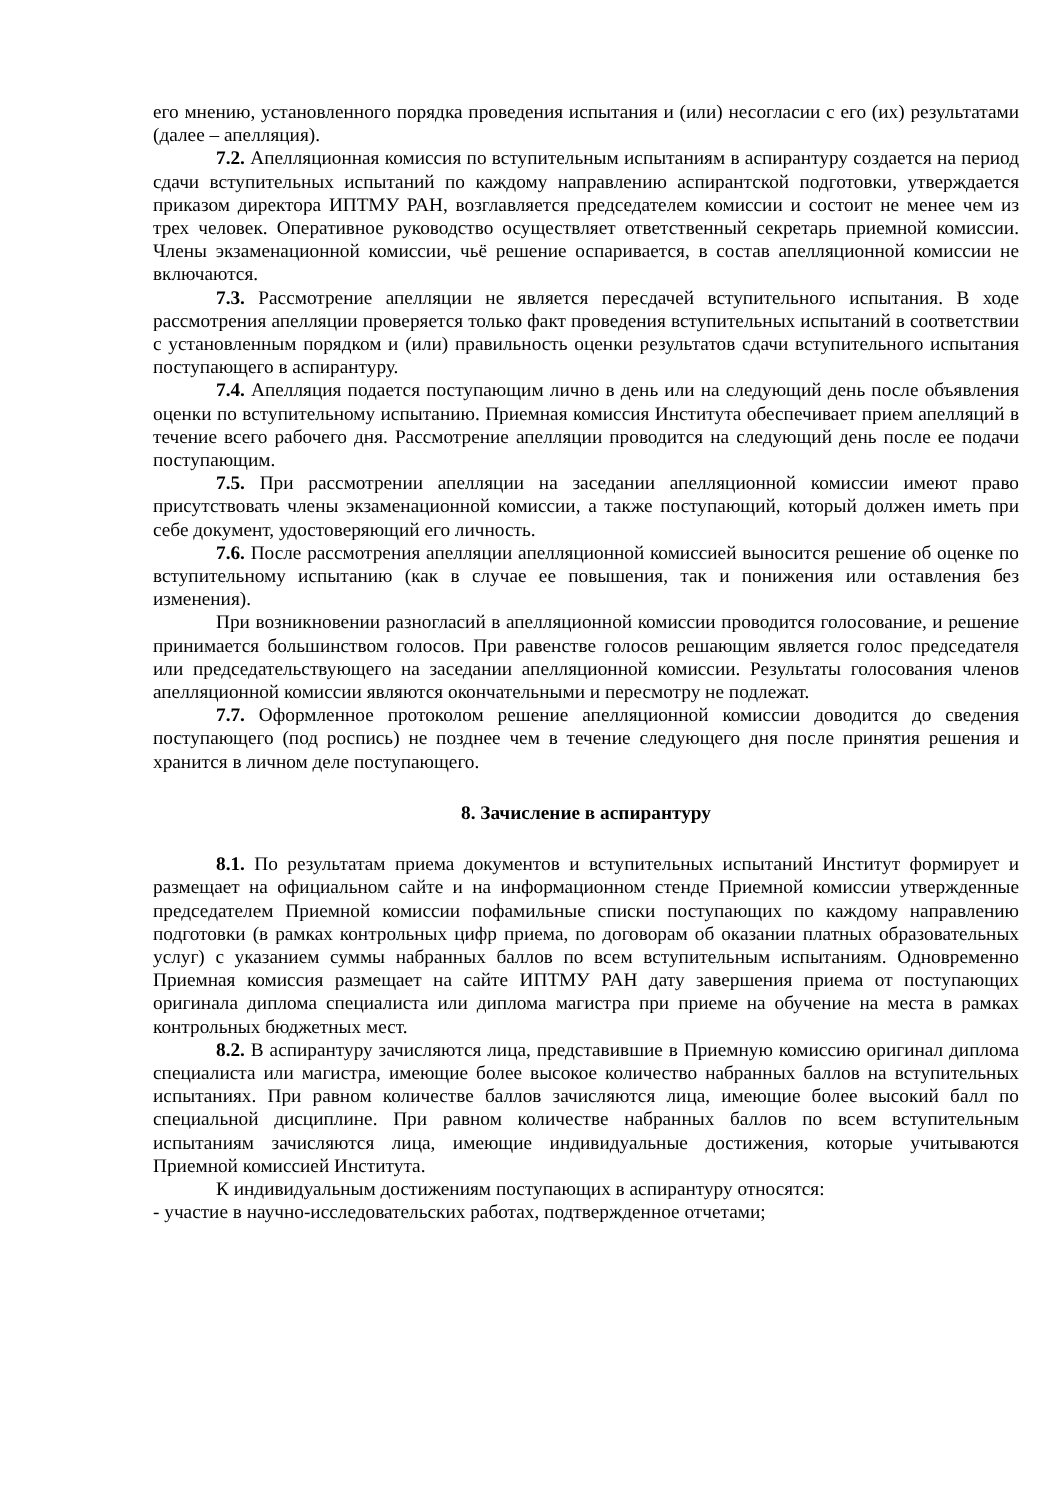его мнению, установленного порядка проведения испытания и (или) несогласии с его (их) результатами (далее – апелляция).
7.2. Апелляционная комиссия по вступительным испытаниям в аспирантуру создается на период сдачи вступительных испытаний по каждому направлению аспирантской подготовки, утверждается приказом директора ИПТМУ РАН, возглавляется председателем комиссии и состоит не менее чем из трех человек. Оперативное руководство осуществляет ответственный секретарь приемной комиссии. Члены экзаменационной комиссии, чьё решение оспаривается, в состав апелляционной комиссии не включаются.
7.3. Рассмотрение апелляции не является пересдачей вступительного испытания. В ходе рассмотрения апелляции проверяется только факт проведения вступительных испытаний в соответствии с установленным порядком и (или) правильность оценки результатов сдачи вступительного испытания поступающего в аспирантуру.
7.4. Апелляция подается поступающим лично в день или на следующий день после объявления оценки по вступительному испытанию. Приемная комиссия Института обеспечивает прием апелляций в течение всего рабочего дня. Рассмотрение апелляции проводится на следующий день после ее подачи поступающим.
7.5. При рассмотрении апелляции на заседании апелляционной комиссии имеют право присутствовать члены экзаменационной комиссии, а также поступающий, который должен иметь при себе документ, удостоверяющий его личность.
7.6. После рассмотрения апелляции апелляционной комиссией выносится решение об оценке по вступительному испытанию (как в случае ее повышения, так и понижения или оставления без изменения).
При возникновении разногласий в апелляционной комиссии проводится голосование, и решение принимается большинством голосов. При равенстве голосов решающим является голос председателя или председательствующего на заседании апелляционной комиссии. Результаты голосования членов апелляционной комиссии являются окончательными и пересмотру не подлежат.
7.7. Оформленное протоколом решение апелляционной комиссии доводится до сведения поступающего (под роспись) не позднее чем в течение следующего дня после принятия решения и хранится в личном деле поступающего.
8. Зачисление в аспирантуру
8.1. По результатам приема документов и вступительных испытаний Институт формирует и размещает на официальном сайте и на информационном стенде Приемной комиссии утвержденные председателем Приемной комиссии пофамильные списки поступающих по каждому направлению подготовки (в рамках контрольных цифр приема, по договорам об оказании платных образовательных услуг) с указанием суммы набранных баллов по всем вступительным испытаниям. Одновременно Приемная комиссия размещает на сайте ИПТМУ РАН дату завершения приема от поступающих оригинала диплома специалиста или диплома магистра при приеме на обучение на места в рамках контрольных бюджетных мест.
8.2. В аспирантуру зачисляются лица, представившие в Приемную комиссию оригинал диплома специалиста или магистра, имеющие более высокое количество набранных баллов на вступительных испытаниях. При равном количестве баллов зачисляются лица, имеющие более высокий балл по специальной дисциплине. При равном количестве набранных баллов по всем вступительным испытаниям зачисляются лица, имеющие индивидуальные достижения, которые учитываются Приемной комиссией Института.
К индивидуальным достижениям поступающих в аспирантуру относятся:
- участие в научно-исследовательских работах, подтвержденное отчетами;